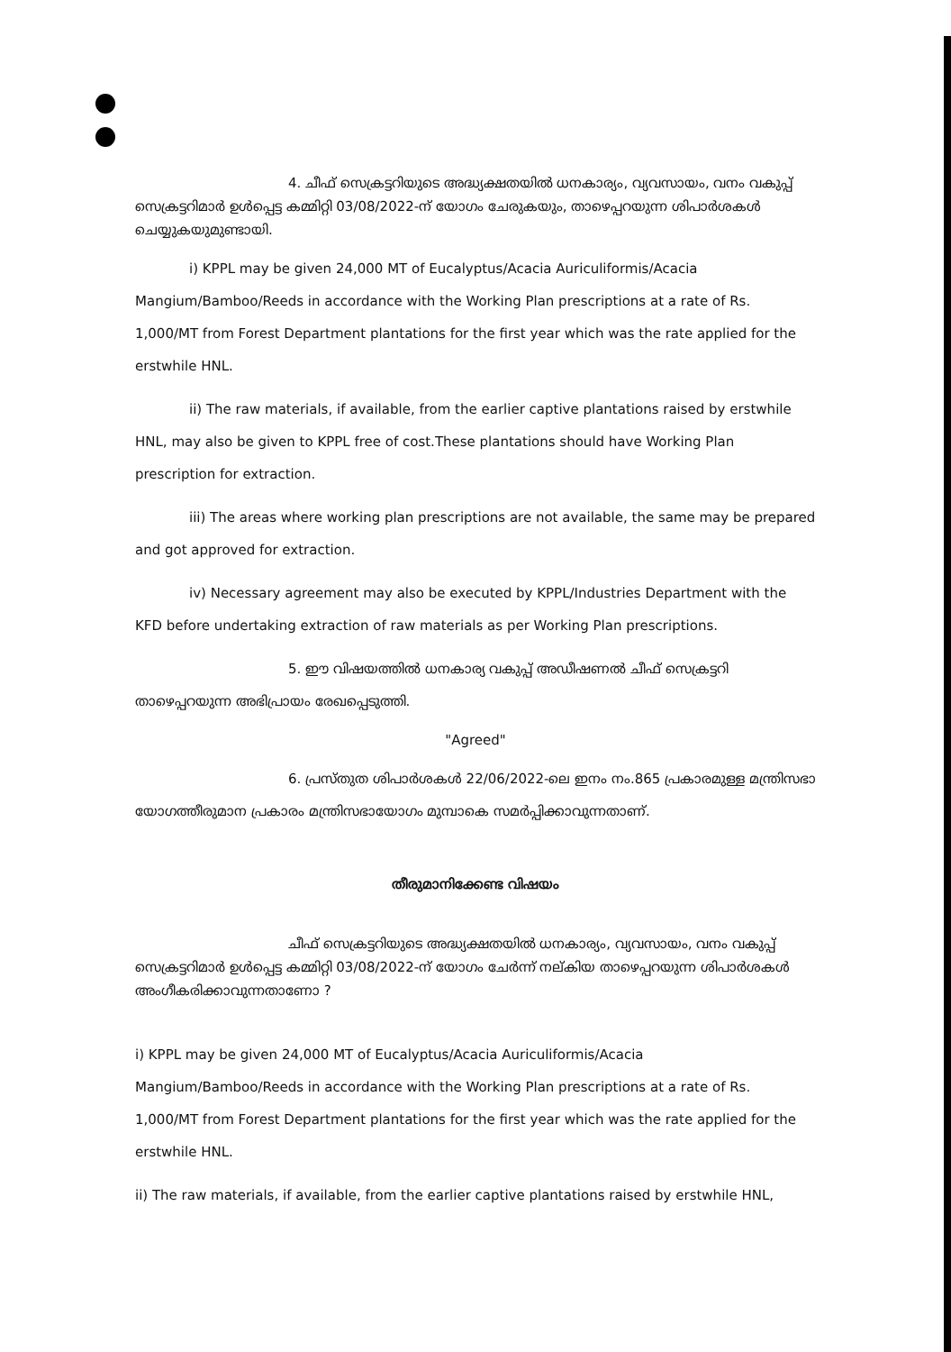4. ചീഫ് സെക്രട്ടറിയുടെ അദ്ധ്യക്ഷതയിൽ ധനകാര്യം, വ്യവസായം, വനം വകുപ്പ് സെക്രട്ടറിമാർ ഉൾപ്പെട്ട കമ്മിറ്റി 03/08/2022-ന് യോഗം ചേരുകയും, താഴെപ്പറയുന്ന ശിപാർശകൾ ചെയ്യുകയുമുണ്ടായി.
i) KPPL may be given 24,000 MT of Eucalyptus/Acacia Auriculiformis/Acacia Mangium/Bamboo/Reeds in accordance with the Working Plan prescriptions at a rate of Rs. 1,000/MT from Forest Department plantations for the first year which was the rate applied for the erstwhile HNL.
ii) The raw materials, if available, from the earlier captive plantations raised by erstwhile HNL, may also be given to KPPL free of cost.These plantations should have Working Plan prescription for extraction.
iii) The areas where working plan prescriptions are not available, the same may be prepared and got approved for extraction.
iv) Necessary agreement may also be executed by KPPL/Industries Department with the KFD before undertaking extraction of raw materials as per Working Plan prescriptions.
5. ഈ വിഷയത്തിൽ ധനകാര്യ വകുപ്പ് അഡീഷണൽ ചീഫ് സെക്രട്ടറി താഴെപ്പറയുന്ന അഭിപ്രായം രേഖപ്പെടുത്തി.
"Agreed"
6. പ്രസ്തുത ശിപാർശകൾ 22/06/2022-ലെ ഇനം നം.865 പ്രകാരമുള്ള മന്ത്രിസഭാ യോഗത്തീരുമാന പ്രകാരം മന്ത്രിസഭായോഗം മുമ്പാകെ സമർപ്പിക്കാവുന്നതാണ്.
തീരുമാനിക്കേണ്ട വിഷയം
ചീഫ് സെക്രട്ടറിയുടെ അദ്ധ്യക്ഷതയിൽ ധനകാര്യം, വ്യവസായം, വനം വകുപ്പ് സെക്രട്ടറിമാർ ഉൾപ്പെട്ട കമ്മിറ്റി 03/08/2022-ന് യോഗം ചേർന്ന് നല്കിയ താഴെപ്പറയുന്ന ശിപാർശകൾ അംഗീകരിക്കാവുന്നതാണോ ?
i) KPPL may be given 24,000 MT of Eucalyptus/Acacia Auriculiformis/Acacia Mangium/Bamboo/Reeds in accordance with the Working Plan prescriptions at a rate of Rs. 1,000/MT from Forest Department plantations for the first year which was the rate applied for the erstwhile HNL.
ii) The raw materials, if available, from the earlier captive plantations raised by erstwhile HNL,